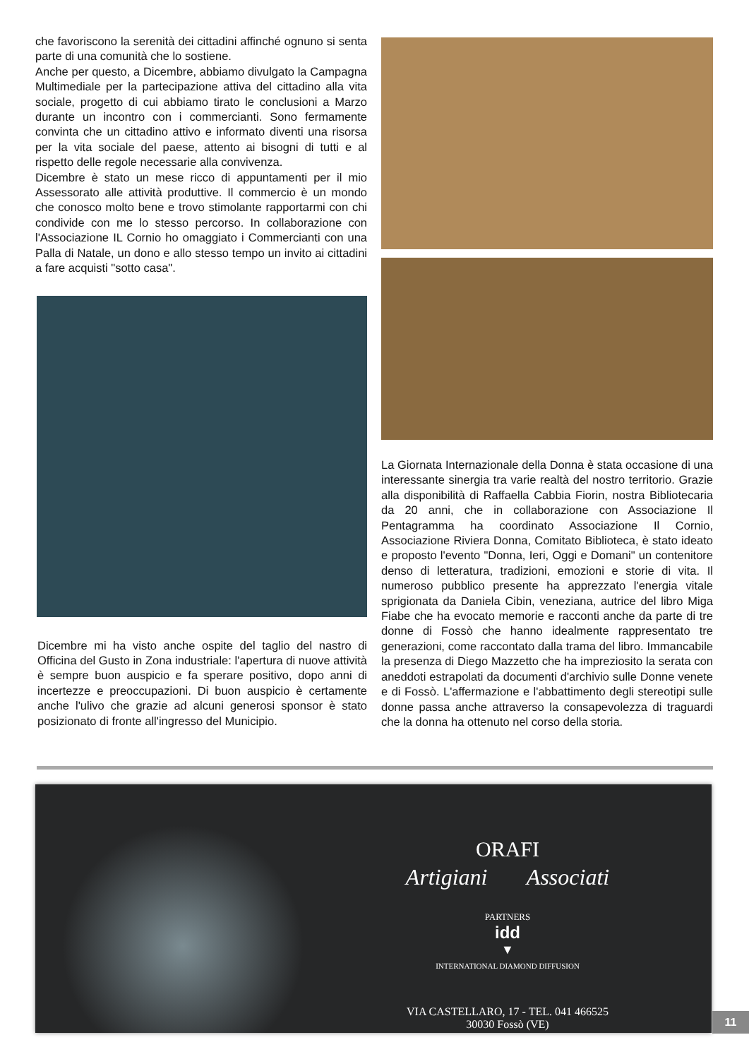che favoriscono la serenità dei cittadini affinché ognuno si senta parte di una comunità che lo sostiene.
Anche per questo, a Dicembre, abbiamo divulgato la Campagna Multimediale per la partecipazione attiva del cittadino alla vita sociale, progetto di cui abbiamo tirato le conclusioni a Marzo durante un incontro con i commercianti. Sono fermamente convinta che un cittadino attivo e informato diventi una risorsa per la vita sociale del paese, attento ai bisogni di tutti e al rispetto delle regole necessarie alla convivenza.
Dicembre è stato un mese ricco di appuntamenti per il mio Assessorato alle attività produttive. Il commercio è un mondo che conosco molto bene e trovo stimolante rapportarmi con chi condivide con me lo stesso percorso. In collaborazione con l'Associazione IL Cornio ho omaggiato i Commercianti con una Palla di Natale, un dono e allo stesso tempo un invito ai cittadini a fare acquisti "sotto casa".
Dicembre mi ha visto anche ospite del taglio del nastro di Officina del Gusto in Zona industriale: l'apertura di nuove attività è sempre buon auspicio e fa sperare positivo, dopo anni di incertezze e preoccupazioni. Di buon auspicio è certamente anche l'ulivo che grazie ad alcuni generosi sponsor è stato posizionato di fronte all'ingresso del Municipio.
La Giornata Internazionale della Donna è stata occasione di una interessante sinergia tra varie realtà del nostro territorio. Grazie alla disponibilità di Raffaella Cabbia Fiorin, nostra Bibliotecaria da 20 anni, che in collaborazione con Associazione Il Pentagramma ha coordinato Associazione Il Cornio, Associazione Riviera Donna, Comitato Biblioteca, è stato ideato e proposto l'evento "Donna, Ieri, Oggi e Domani" un contenitore denso di letteratura, tradizioni, emozioni e storie di vita. Il numeroso pubblico presente ha apprezzato l'energia vitale sprigionata da Daniela Cibin, veneziana, autrice del libro Miga Fiabe che ha evocato memorie e racconti anche da parte di tre donne di Fossò che hanno idealmente rappresentato tre generazioni, come raccontato dalla trama del libro. Immancabile la presenza di Diego Mazzetto che ha impreziosito la serata con aneddoti estrapolati da documenti d'archivio sulle Donne venete e di Fossò. L'affermazione e l'abbattimento degli stereotipi sulle donne passa anche attraverso la consapevolezza di traguardi che la donna ha ottenuto nel corso della storia.
ORAFI
Artigiani Associati
PARTNERS
idd
▼
INTERNATIONAL DIAMOND DIFFUSION
VIA CASTELLARO, 17 - TEL. 041 466525
30030 Fossò (VE)
11